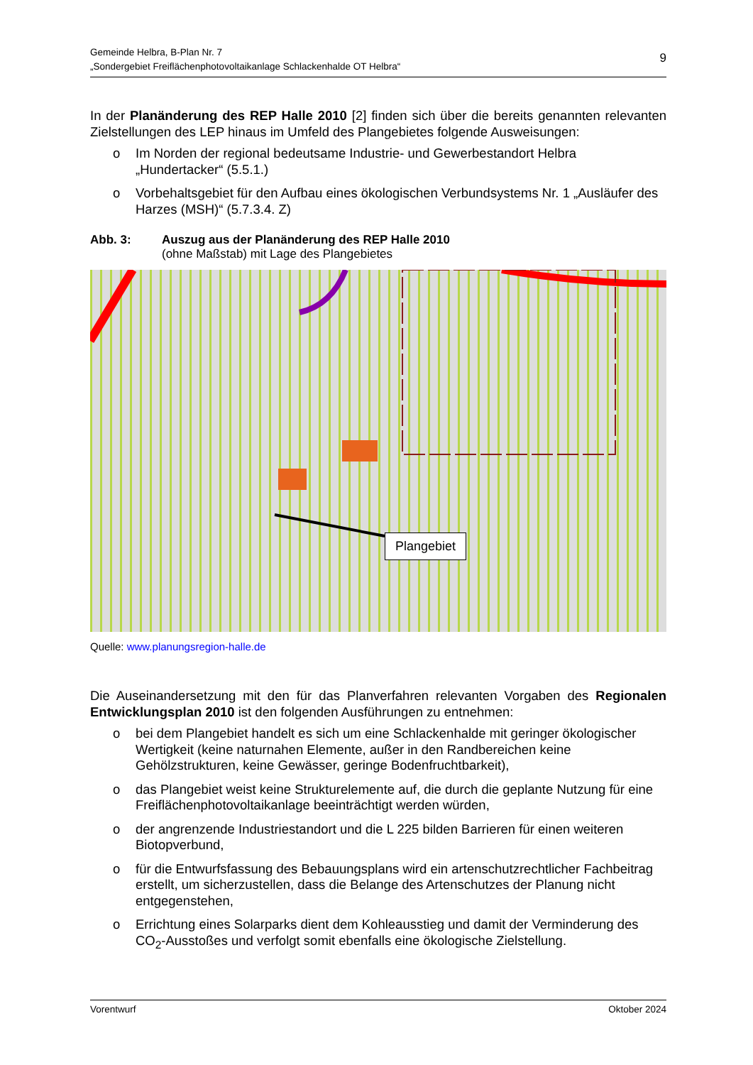Gemeinde Helbra, B-Plan Nr. 7
„Sondergebiet Freiflächenphotovoltaikanlage Schlackenhalde OT Helbra“9
In der Planänderung des REP Halle 2010 [2] finden sich über die bereits genannten relevanten Zielstellungen des LEP hinaus im Umfeld des Plangebietes folgende Ausweisungen:
o Im Norden der regional bedeutsame Industrie- und Gewerbestandort Helbra „Hundertacker“ (5.5.1.)
o Vorbehaltsgebiet für den Aufbau eines ökologischen Verbundsystems Nr. 1 „Ausläufer des Harzes (MSH)“ (5.7.3.4. Z)
Abb. 3: Auszug aus der Planänderung des REP Halle 2010
(ohne Maßstab) mit Lage des Plangebietes
Plangebiet
Quelle: www.planungsregion-halle.de
Die Auseinandersetzung mit den für das Planverfahren relevanten Vorgaben des Regionalen Entwicklungsplan 2010 ist den folgenden Ausführungen zu entnehmen:
o bei dem Plangebiet handelt es sich um eine Schlackenhalde mit geringer ökologischer Wertigkeit (keine naturnahen Elemente, außer in den Randbereichen keine Gehölzstrukturen, keine Gewässer, geringe Bodenfruchtbarkeit),
o das Plangebiet weist keine Strukturelemente auf, die durch die geplante Nutzung für eine Freiflächenphotovoltaikanlage beeinträchtigt werden würden,
o der angrenzende Industriestandort und die L 225 bilden Barrieren für einen weiteren Biotopverbund,
o für die Entwurfsfassung des Bebauungsplans wird ein artenschutzrechtlicher Fachbeitrag erstellt, um sicherzustellen, dass die Belange des Artenschutzes der Planung nicht entgegenstehen,
o Errichtung eines Solarparks dient dem Kohleausstieg und damit der Verminderung des CO<sub>2</sub>-Ausstoßes und verfolgt somit ebenfalls eine ökologische Zielstellung.
Vorentwurf Oktober 2024